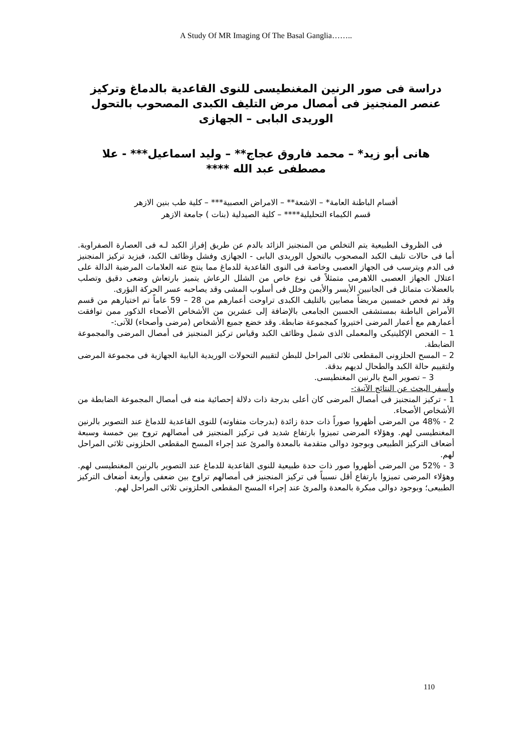A Study Of MR Imaging Of The Basal Ganglia……..
دراسة فى صور الرنين المغنطيسى للنوى القاعدية بالدماغ وتركيز عنصر المنجنيز فى أمصال مرض التليف الكبدى المصحوب بالتحول الوريدى البابى – الجهازى
هانى أبو زيد* – محمد فاروق عجاج** – وليد اسماعيل*** - علا مصطفى عبد الله ****
أقسام الباطنة العامة* – الاشعة** – الامراض العصبية*** – كلية طب بنين الازهر
قسم الكيماء التحليلية**** – كلية الصيدلية (بنات ) جامعة الازهر
فى الظروف الطبيعية يتم التخلص من المنجنيز الزائد بالدم عن طريق إفراز الكبد لـه فى العصارة الصفراوية. أما فى حالات تليف الكبد المصحوب بالتحول الوريدى البابى - الجهازى وفشل وظائف الكبد، فيزيد تركيز المنجنيز فى الدم ويترسب فى الجهاز العصبى وخاصة فى النوى القاعدية للدماغ مما ينتج عنه العلامات المرضية الدالة على اعتلال الجهاز العصبى اللاهرمى متمثلاً فى نوع خاص من الشلل الرعاش يتميز بارتعاش وضعى دقيق وتصلب بالعضلات متماثل فى الجانبين الأيسر والأيمن وخلل فى أسلوب المشى وقد يصاحبه عسر الحركة البؤرى.
وقد تم فحص خمسين مريضاً مصابين بالتليف الكبدى تراوحت أعمارهم من 28 – 59 عاماً تم اختيارهم من قسم الأمراض الباطنة بمستشفى الحسين الجامعى بالإضافة إلى عشرين من الأشخاص الأصحاء الذكور ممن توافقت أعمارهم مع أعمار المرضى اختيروا كمجموعة ضابطة. وقد خضع جميع الأشخاص (مرضى وأصحاء) للآتى:-
1 – الفحص الإكلينيكى والمعملى الذى شمل وظائف الكبد وقياس تركيز المنجنيز فى أمصال المرضى والمجموعة الضابطة.
2 – المسح الحلزونى المقطعى ثلاثى المراحل للبطن لتقييم التحولات الوريدية البابية الجهازية فى مجموعة المرضى ولتقييم حالة الكبد والطحال لديهم بدقة.
3 – تصوير المخ بالرنين المغنطيسى.
وأسفر البحث عن النتائج الآتية:-
1 - تركيز المنجنيز فى أمصال المرضى كان أعلى بدرجة ذات دلالة إحصائية منه فى أمصال المجموعة الضابطة من الأشخاص الأصحاء.
2 - 48% من المرضى أظهروا صوراً ذات حدة زائدة (بدرجات متفاوته) للنوى القاعدية للدماغ عند التصوير بالرنين المغنطيسى لهم. وهؤلاء المرضى تميزوا بارتفاع شديد فى تركيز المنجنيز فى أمصالهم تروح بين خمسة وسبعة أضعاف التركيز الطبيعى وبوجود دوالى متقدمة بالمعدة والمرئ عند إجراء المسح المقطعى الحلزونى ثلاثى المراحل لهم.
3 - 52% من المرضى أظهروا صور ذات حدة طبيعية للنوى القاعدية للدماغ عند التصوير بالرنين المغنطيسى لهم. وهؤلاء المرضى تميزوا بارتفاع أقل نسبياً فى تركيز المنجنيز فى أمصالهم تراوح بين ضعفى وأربعة أضعاف التركيز الطبيعى؛ وبوجود دوالى مبكرة بالمعدة والمرئ عند إجراء المسح المقطعى الحلزونى ثلاثى المراحل لهم.
110